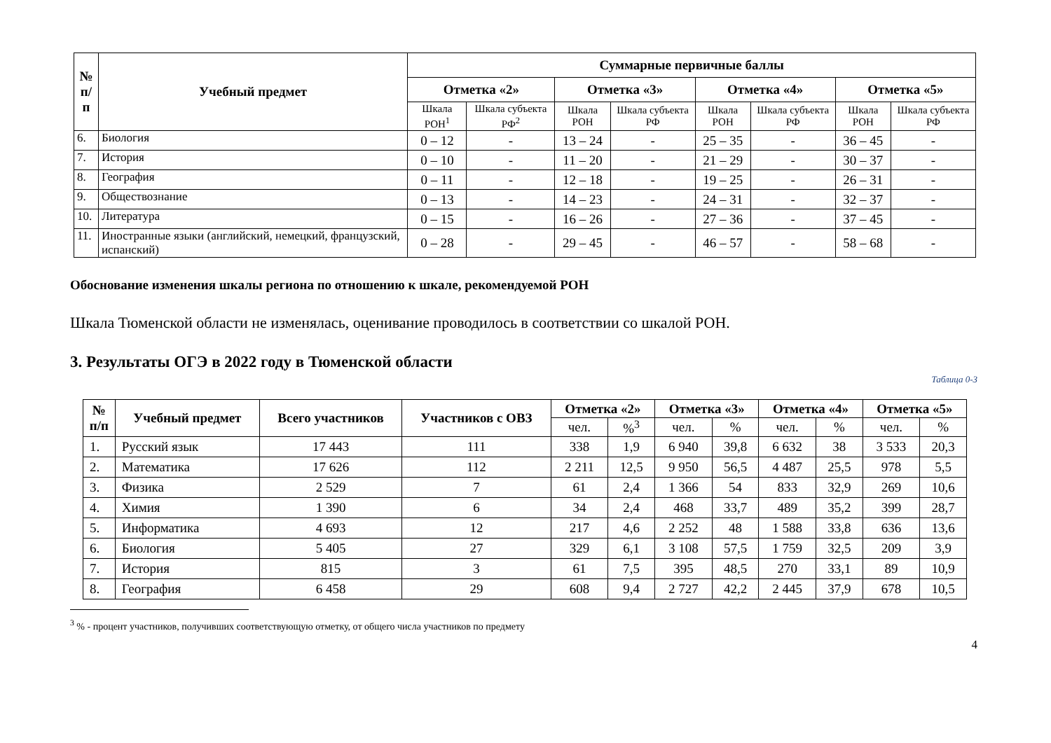| № п/п | Учебный предмет | Суммарные первичные баллы | | | | | | | |
| --- | --- | --- | --- | --- | --- | --- | --- | --- | --- |
| | | Отметка «2» | | Отметка «3» | | Отметка «4» | | Отметка «5» | |
| | | Шкала РОН<sup>1</sup> | Шкала субъекта РФ<sup>2</sup> | Шкала РОН | Шкала субъекта РФ | Шкала РОН | Шкала субъекта РФ | Шкала РОН | Шкала субъекта РФ |
| 6. | Биология | 0 – 12 | - | 13 – 24 | - | 25 – 35 | - | 36 – 45 | - |
| 7. | История | 0 – 10 | - | 11 – 20 | - | 21 – 29 | - | 30 – 37 | - |
| 8. | География | 0 – 11 | - | 12 – 18 | - | 19 – 25 | - | 26 – 31 | - |
| 9. | Обществознание | 0 – 13 | - | 14 – 23 | - | 24 – 31 | - | 32 – 37 | - |
| 10. | Литература | 0 – 15 | - | 16 – 26 | - | 27 – 36 | - | 37 – 45 | - |
| 11. | Иностранные языки (английский, немецкий, французский, испанский) | 0 – 28 | - | 29 – 45 | - | 46 – 57 | - | 58 – 68 | - |
Обоснование изменения шкалы региона по отношению к шкале, рекомендуемой РОН
Шкала Тюменской области не изменялась, оценивание проводилось в соответствии со шкалой РОН.
3. Результаты ОГЭ в 2022 году в Тюменской области
Таблица 0-3
| № п/п | Учебный предмет | Всего участников | Участников с ОВЗ | Отметка «2» | | Отметка «3» | | Отметка «4» | | Отметка «5» | |
| --- | --- | --- | --- | --- | --- | --- | --- | --- | --- | --- | --- |
| | | | | чел. | %<sup>3</sup> | чел. | % | чел. | % | чел. | % |
| 1. | Русский язык | 17 443 | 111 | 338 | 1,9 | 6 940 | 39,8 | 6 632 | 38 | 3 533 | 20,3 |
| 2. | Математика | 17 626 | 112 | 2 211 | 12,5 | 9 950 | 56,5 | 4 487 | 25,5 | 978 | 5,5 |
| 3. | Физика | 2 529 | 7 | 61 | 2,4 | 1 366 | 54 | 833 | 32,9 | 269 | 10,6 |
| 4. | Химия | 1 390 | 6 | 34 | 2,4 | 468 | 33,7 | 489 | 35,2 | 399 | 28,7 |
| 5. | Информатика | 4 693 | 12 | 217 | 4,6 | 2 252 | 48 | 1 588 | 33,8 | 636 | 13,6 |
| 6. | Биология | 5 405 | 27 | 329 | 6,1 | 3 108 | 57,5 | 1 759 | 32,5 | 209 | 3,9 |
| 7. | История | 815 | 3 | 61 | 7,5 | 395 | 48,5 | 270 | 33,1 | 89 | 10,9 |
| 8. | География | 6 458 | 29 | 608 | 9,4 | 2 727 | 42,2 | 2 445 | 37,9 | 678 | 10,5 |
<sup>3</sup> % - процент участников, получивших соответствующую отметку, от общего числа участников по предмету
4